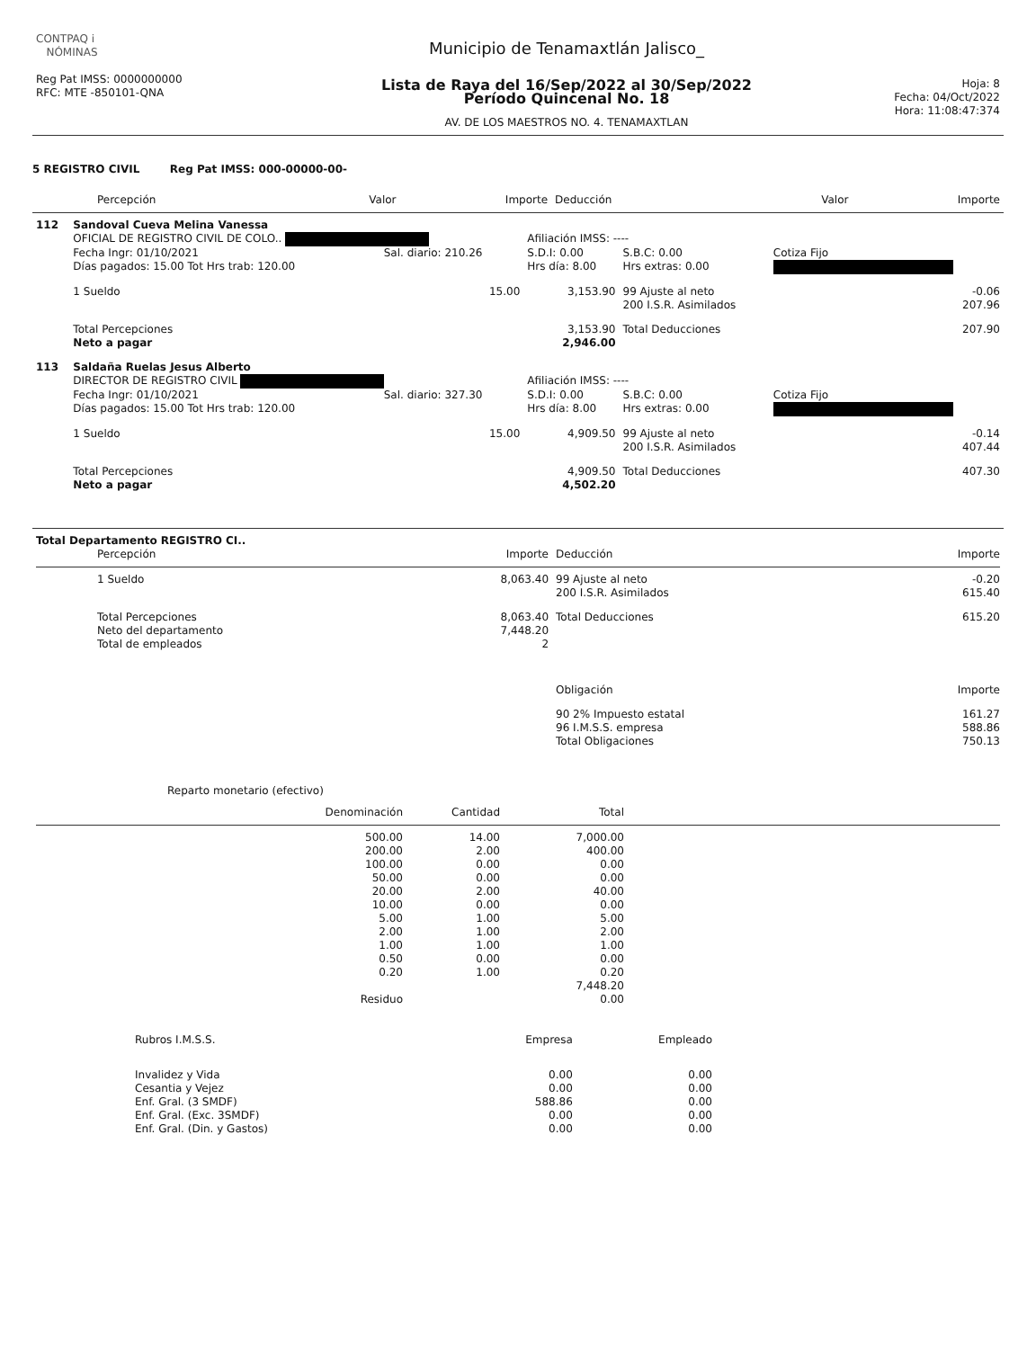| CONTPAQ i NÓMINAS Reg Pat IMSS: 0000000000 RFC: MTE -850101-QNA | Municipio de Tenamaxtlán Jalisco_ Lista de Raya del 16/Sep/2022 al 30/Sep/2022 Período Quincenal No. 18 AV. DE LOS MAESTROS NO. 4. TENAMAXTLAN | Hoja: 8 Fecha: 04/Oct/2022 Hora: 11:08:47:374 |
5 REGISTRO CIVIL Reg Pat IMSS: 000-00000-00-
| | Percepción | Valor | Importe | Deducción | Valor | Importe |
| --- | --- | --- | --- | --- | --- | --- |
| 112 | Sandoval Cueva Melina Vanessa | | | | | |
| | OFICIAL DE REGISTRO CIVIL DE COLO.. | | Afiliación IMSS: ---- | | | |
| | Fecha Ingr: 01/10/2021 | Sal. diario: 210.26 | S.D.I: 0.00 | S.B.C: 0.00 | Cotiza Fijo | |
| | Días pagados: 15.00 Tot Hrs trab: 120.00 | | Hrs día: 8.00 | Hrs extras: 0.00 | | |
| | 1 Sueldo | 15.00 | 3,153.90 | 99 Ajuste al neto 200 I.S.R. Asimilados | | -0.06 207.96 |
| | Total Percepciones Neto a pagar | | 3,153.90 2,946.00 | Total Deducciones | | 207.90 |
| 113 | Saldaña Ruelas Jesus Alberto | | | | | |
| | DIRECTOR DE REGISTRO CIVIL | | Afiliación IMSS: ---- | | | |
| | Fecha Ingr: 01/10/2021 | Sal. diario: 327.30 | S.D.I: 0.00 | S.B.C: 0.00 | Cotiza Fijo | |
| | Días pagados: 15.00 Tot Hrs trab: 120.00 | | Hrs día: 8.00 | Hrs extras: 0.00 | | |
| | 1 Sueldo | 15.00 | 4,909.50 | 99 Ajuste al neto 200 I.S.R. Asimilados | | -0.14 407.44 |
| | Total Percepciones Neto a pagar | | 4,909.50 4,502.20 | Total Deducciones | | 407.30 |
| Total Departamento REGISTRO CI.. | | | | |
| | Percepción | Importe | Deducción | Importe |
| | 1 Sueldo | 8,063.40 | 99 Ajuste al neto 200 I.S.R. Asimilados | -0.20 615.40 |
| | Total Percepciones Neto del departamento Total de empleados | 8,063.40 7,448.20 2 | Total Deducciones | 615.20 |
| | | | Obligación | Importe |
| | | | 90 2% Impuesto estatal 96 I.M.S.S. empresa | 161.27 588.86 |
| | | | Total Obligaciones | 750.13 |
Reparto monetario (efectivo)
| | Denominación | Cantidad | Total | |
| | 500.00 | 14.00 | 7,000.00 | |
| | 200.00 | 2.00 | 400.00 | |
| | 100.00 | 0.00 | 0.00 | |
| | 50.00 | 0.00 | 0.00 | |
| | 20.00 | 2.00 | 40.00 | |
| | 10.00 | 0.00 | 0.00 | |
| | 5.00 | 1.00 | 5.00 | |
| | 2.00 | 1.00 | 2.00 | |
| | 1.00 | 1.00 | 1.00 | |
| | 0.50 | 0.00 | 0.00 | |
| | 0.20 | 1.00 | 0.20 | |
| | | | 7,448.20 | |
| | Residuo | | 0.00 | |
| Rubros I.M.S.S. | Empresa | Empleado |
| Invalidez y Vida | 0.00 | 0.00 |
| Cesantia y Vejez | 0.00 | 0.00 |
| Enf. Gral. (3 SMDF) | 588.86 | 0.00 |
| Enf. Gral. (Exc. 3SMDF) | 0.00 | 0.00 |
| Enf. Gral. (Din. y Gastos) | 0.00 | 0.00 |